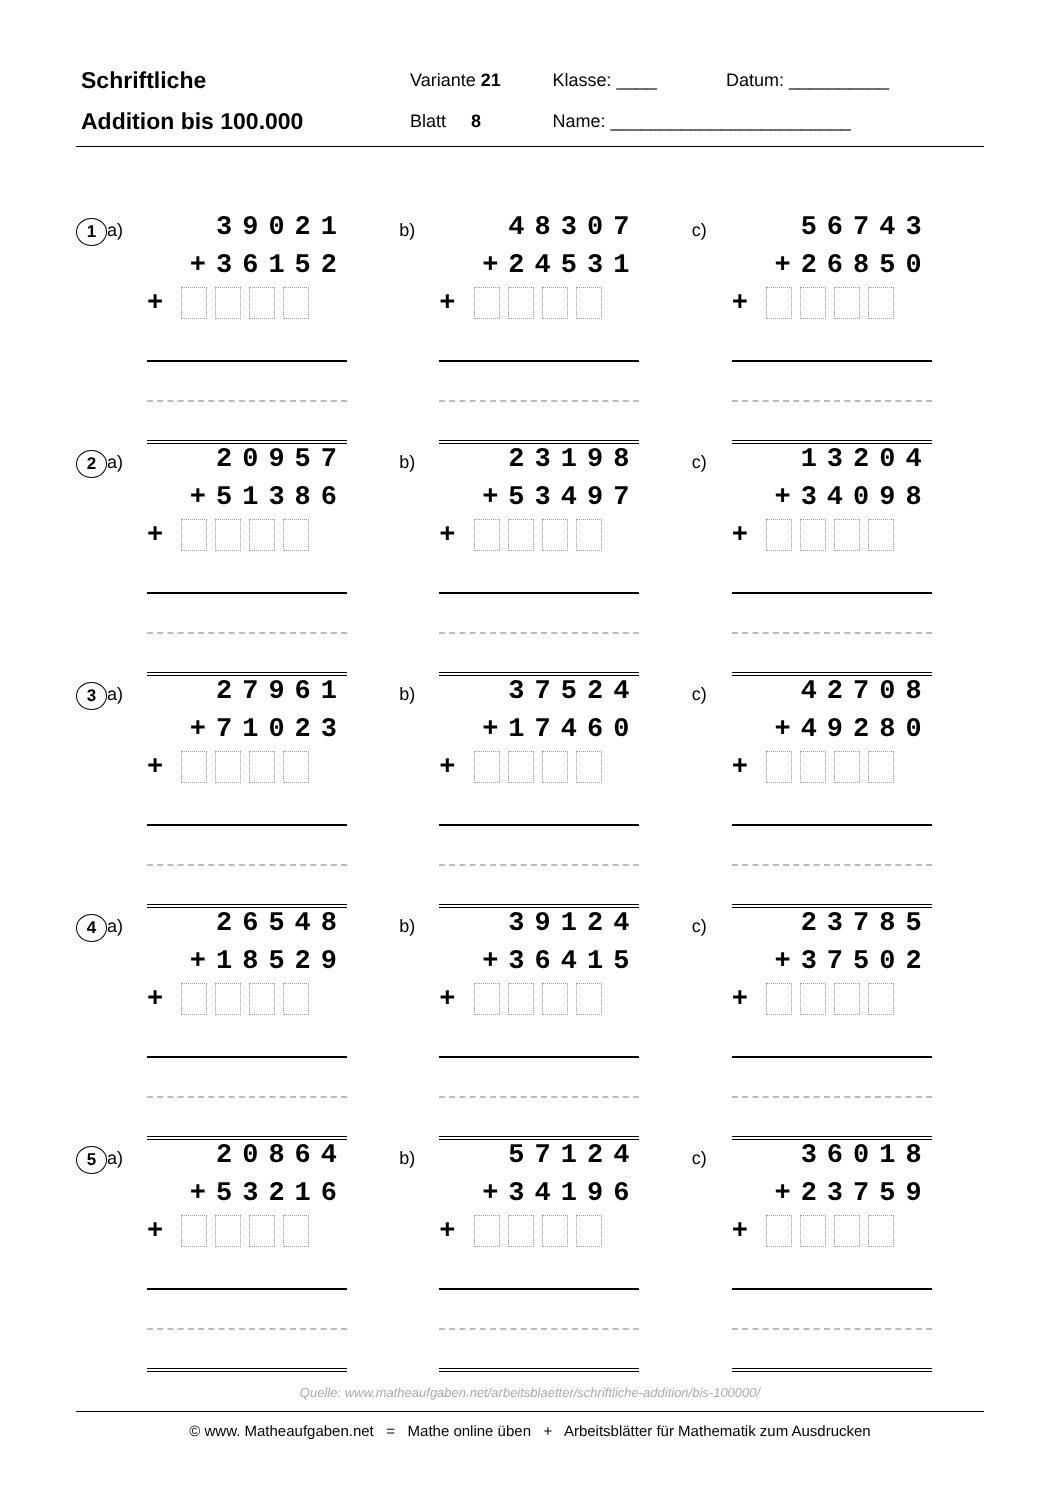| Schriftliche | Variante 21 | Klasse: ____ | Datum: __________ |
| Addition bis 100.000 | Blatt 8 | Name: ________________________ | |
1
a)
39021
+36152
+
b)
48307
+24531
+
c)
56743
+26850
+
2
a)
20957
+51386
+
b)
23198
+53497
+
c)
13204
+34098
+
3
a)
27961
+71023
+
b)
37524
+17460
+
c)
42708
+49280
+
4
a)
26548
+18529
+
b)
39124
+36415
+
c)
23785
+37502
+
5
a)
20864
+53216
+
b)
57124
+34196
+
c)
36018
+23759
+
Quelle: www.matheaufgaben.net/arbeitsblaetter/schriftliche-addition/bis-100000/
© www. Matheaufgaben.net = Mathe online üben + Arbeitsblätter für Mathematik zum Ausdrucken